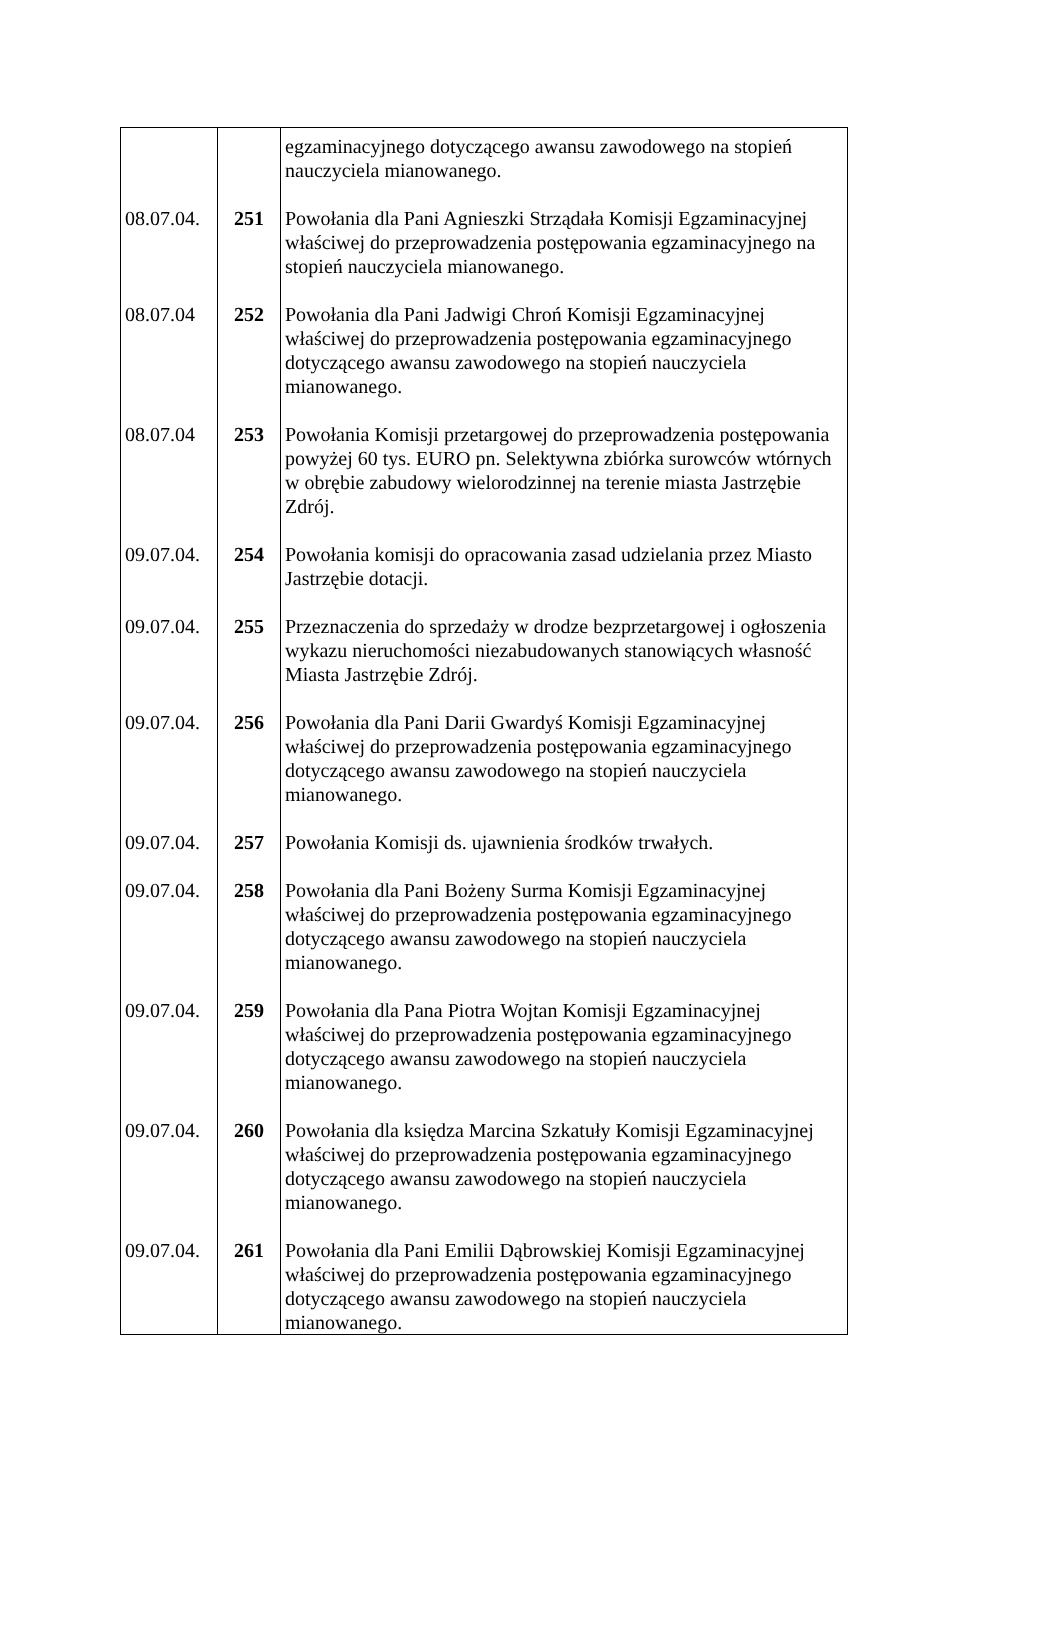| | | egzaminacyjnego dotyczącego awansu zawodowego na stopień nauczyciela mianowanego. |
| 08.07.04. | 251 | Powołania dla Pani Agnieszki Strządała Komisji Egzaminacyjnej właściwej do przeprowadzenia postępowania egzaminacyjnego na stopień nauczyciela mianowanego. |
| 08.07.04 | 252 | Powołania dla Pani Jadwigi Chroń Komisji Egzaminacyjnej właściwej do przeprowadzenia postępowania egzaminacyjnego dotyczącego awansu zawodowego na stopień nauczyciela mianowanego. |
| 08.07.04 | 253 | Powołania Komisji przetargowej do przeprowadzenia postępowania powyżej 60 tys. EURO pn. Selektywna zbiórka surowców wtórnych w obrębie zabudowy wielorodzinnej na terenie miasta Jastrzębie Zdrój. |
| 09.07.04. | 254 | Powołania komisji do opracowania zasad udzielania przez Miasto Jastrzębie dotacji. |
| 09.07.04. | 255 | Przeznaczenia do sprzedaży w drodze bezprzetargowej i ogłoszenia wykazu nieruchomości niezabudowanych stanowiących własność Miasta Jastrzębie Zdrój. |
| 09.07.04. | 256 | Powołania dla Pani Darii Gwardyś Komisji Egzaminacyjnej właściwej do przeprowadzenia postępowania egzaminacyjnego dotyczącego awansu zawodowego na stopień nauczyciela mianowanego. |
| 09.07.04. | 257 | Powołania Komisji ds. ujawnienia środków trwałych. |
| 09.07.04. | 258 | Powołania dla Pani Bożeny Surma Komisji Egzaminacyjnej właściwej do przeprowadzenia postępowania egzaminacyjnego dotyczącego awansu zawodowego na stopień nauczyciela mianowanego. |
| 09.07.04. | 259 | Powołania dla Pana Piotra Wojtan Komisji Egzaminacyjnej właściwej do przeprowadzenia postępowania egzaminacyjnego dotyczącego awansu zawodowego na stopień nauczyciela mianowanego. |
| 09.07.04. | 260 | Powołania dla księdza Marcina Szkatuły Komisji Egzaminacyjnej właściwej do przeprowadzenia postępowania egzaminacyjnego dotyczącego awansu zawodowego na stopień nauczyciela mianowanego. |
| 09.07.04. | 261 | Powołania dla Pani Emilii Dąbrowskiej Komisji Egzaminacyjnej właściwej do przeprowadzenia postępowania egzaminacyjnego dotyczącego awansu zawodowego na stopień nauczyciela mianowanego. |